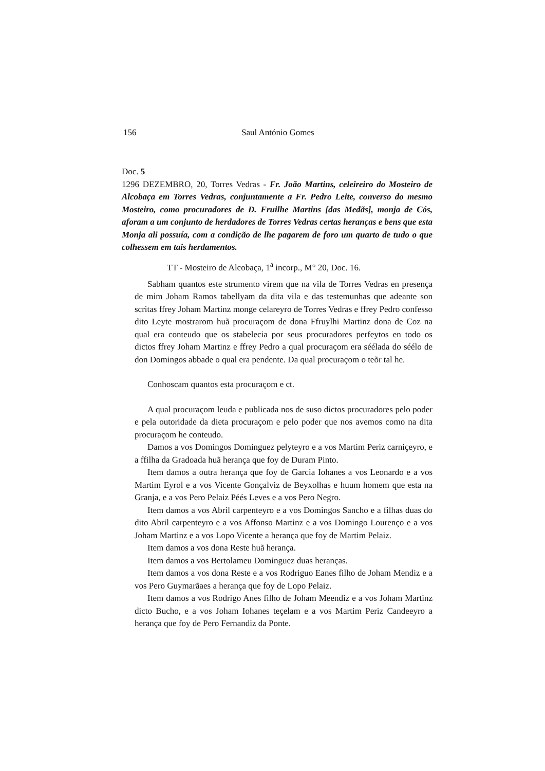156 Saul António Gomes
Doc. 5
1296 DEZEMBRO, 20, Torres Vedras - Fr. João Martins, celeireiro do Mosteiro de Alcobaça em Torres Vedras, conjuntamente a Fr. Pedro Leite, converso do mesmo Mosteiro, como procuradores de D. Fruilhe Martins [das Medãs], monja de Cós, aforam a um conjunto de herdadores de Torres Vedras certas heranças e bens que esta Monja ali possuía, com a condição de lhe pagarem de foro um quarto de tudo o que colhessem em tais herdamentos.
TT - Mosteiro de Alcobaça, 1<sup>a</sup> incorp., M° 20, Doc. 16.
Sabham quantos este strumento virem que na vila de Torres Vedras en presença de mim Joham Ramos tabellyam da dita vila e das testemunhas que adeante son scritas ffrey Joham Martinz monge celareyro de Torres Vedras e ffrey Pedro confesso dito Leyte mostrarom huã procuraçom de dona Ffruylhi Martinz dona de Coz na qual era conteudo que os stabelecia por seus procuradores perfeytos en todo os dictos ffrey Joham Martinz e ffrey Pedro a qual procuraçom era séélada do séélo de don Domingos abbade o qual era pendente. Da qual procuraçom o teõr tal he.
Conhoscam quantos esta procuraçom e ct.
A qual procuraçom leuda e publicada nos de suso dictos procuradores pelo poder e pela outoridade da dieta procuraçom e pelo poder que nos avemos como na dita procuraçom he conteudo.
Damos a vos Domingos Dominguez pelyteyro e a vos Martim Periz carniçeyro, e a ffilha da Gradoada huã herança que foy de Duram Pinto.
Item damos a outra herança que foy de Garcia Iohanes a vos Leonardo e a vos Martim Eyrol e a vos Vicente Gonçalviz de Beyxolhas e huum homem que esta na Granja, e a vos Pero Pelaiz Péés Leves e a vos Pero Negro.
Item damos a vos Abril carpenteyro e a vos Domingos Sancho e a filhas duas do dito Abril carpenteyro e a vos Affonso Martinz e a vos Domingo Lourenço e a vos Joham Martinz e a vos Lopo Vicente a herança que foy de Martim Pelaiz.
Item damos a vos dona Reste huã herança.
Item damos a vos Bertolameu Dominguez duas heranças.
Item damos a vos dona Reste e a vos Rodriguo Eanes filho de Joham Mendiz e a vos Pero Guymarãaes a herança que foy de Lopo Pelaiz.
Item damos a vos Rodrigo Anes filho de Joham Meendiz e a vos Joham Martinz dicto Bucho, e a vos Joham Iohanes teçelam e a vos Martim Periz Candeeyro a herança que foy de Pero Fernandiz da Ponte.